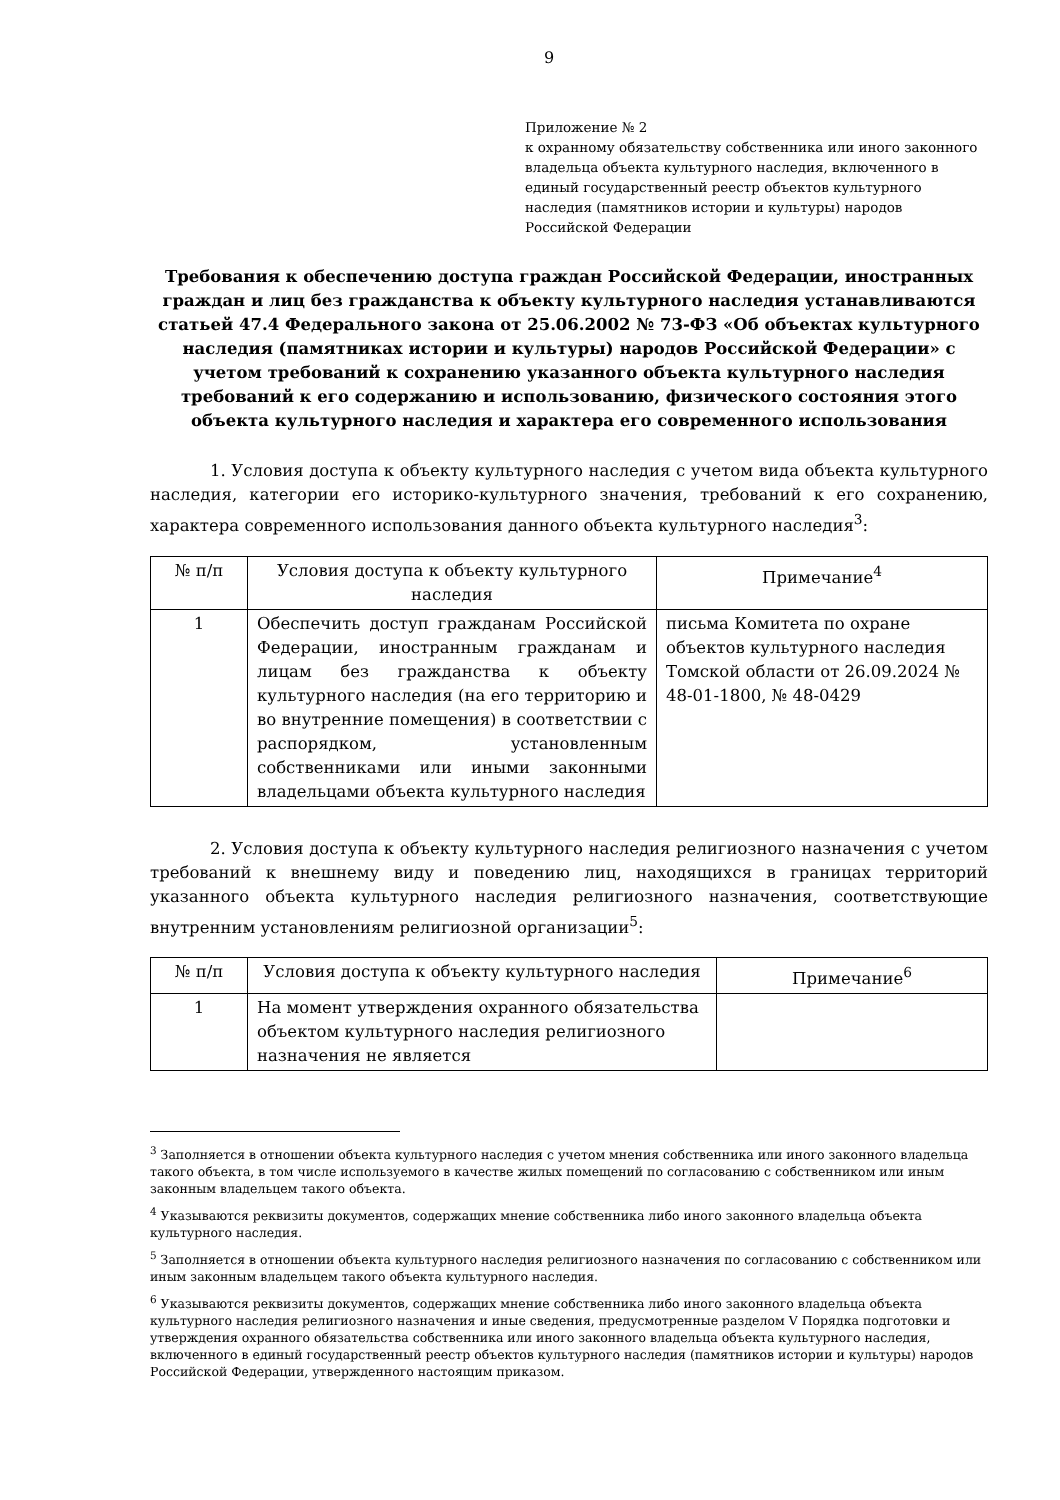9
Приложение № 2
к охранному обязательству собственника или иного законного владельца объекта культурного наследия, включенного в единый государственный реестр объектов культурного наследия (памятников истории и культуры) народов Российской Федерации
Требования к обеспечению доступа граждан Российской Федерации, иностранных граждан и лиц без гражданства к объекту культурного наследия устанавливаются статьей 47.4 Федерального закона от 25.06.2002 № 73-ФЗ «Об объектах культурного наследия (памятниках истории и культуры) народов Российской Федерации» с учетом требований к сохранению указанного объекта культурного наследия требований к его содержанию и использованию, физического состояния этого объекта культурного наследия и характера его современного использования
1. Условия доступа к объекту культурного наследия с учетом вида объекта культурного наследия, категории его историко-культурного значения, требований к его сохранению, характера современного использования данного объекта культурного наследия<sup>3</sup>:
| № п/п | Условия доступа к объекту культурного наследия | Примечание<sup>4</sup> |
| --- | --- | --- |
| 1 | Обеспечить доступ гражданам Российской Федерации, иностранным гражданам и лицам без гражданства к объекту культурного наследия (на его территорию и во внутренние помещения) в соответствии с распорядком, установленным собственниками или иными законными владельцами объекта культурного наследия | письма Комитета по охране объектов культурного наследия Томской области от 26.09.2024 № 48-01-1800, № 48-0429 |
2. Условия доступа к объекту культурного наследия религиозного назначения с учетом требований к внешнему виду и поведению лиц, находящихся в границах территорий указанного объекта культурного наследия религиозного назначения, соответствующие внутренним установлениям религиозной организации<sup>5</sup>:
| № п/п | Условия доступа к объекту культурного наследия | Примечание<sup>6</sup> |
| --- | --- | --- |
| 1 | На момент утверждения охранного обязательства объектом культурного наследия религиозного назначения не является | |
<sup>3</sup> Заполняется в отношении объекта культурного наследия с учетом мнения собственника или иного законного владельца такого объекта, в том числе используемого в качестве жилых помещений по согласованию с собственником или иным законным владельцем такого объекта.
<sup>4</sup> Указываются реквизиты документов, содержащих мнение собственника либо иного законного владельца объекта культурного наследия.
<sup>5</sup> Заполняется в отношении объекта культурного наследия религиозного назначения по согласованию с собственником или иным законным владельцем такого объекта культурного наследия.
<sup>6</sup> Указываются реквизиты документов, содержащих мнение собственника либо иного законного владельца объекта культурного наследия религиозного назначения и иные сведения, предусмотренные разделом V Порядка подготовки и утверждения охранного обязательства собственника или иного законного владельца объекта культурного наследия, включенного в единый государственный реестр объектов культурного наследия (памятников истории и культуры) народов Российской Федерации, утвержденного настоящим приказом.